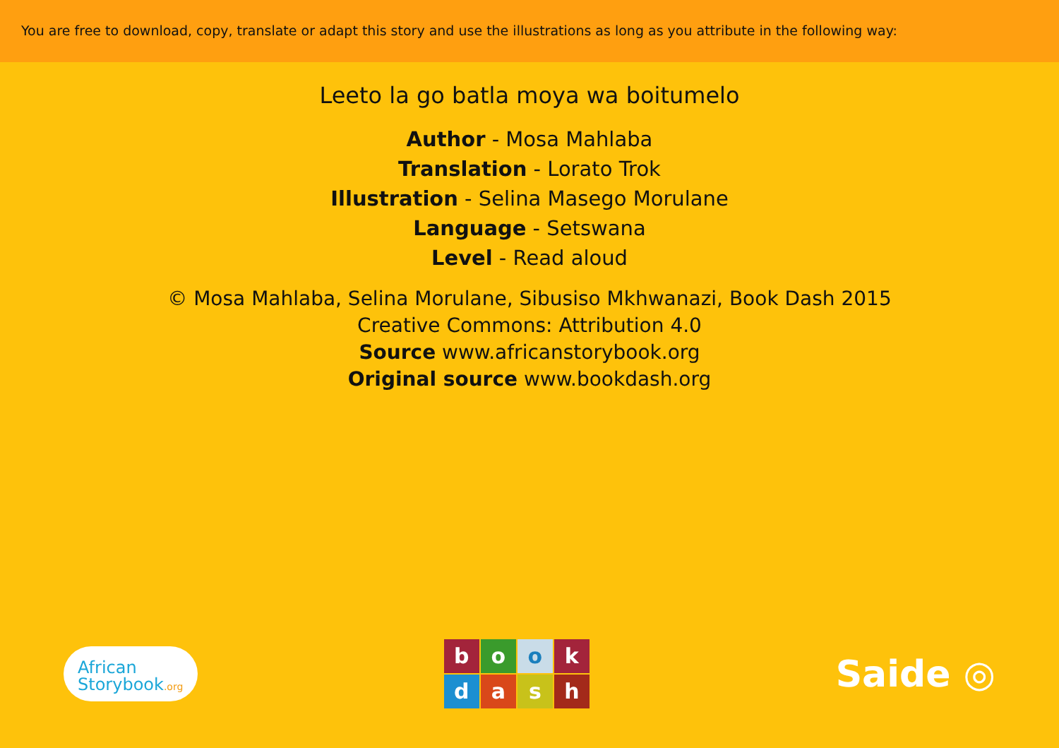You are free to download, copy, translate or adapt this story and use the illustrations as long as you attribute in the following way:
Leeto la go batla moya wa boitumelo
Author - Mosa Mahlaba
Translation - Lorato Trok
Illustration - Selina Masego Morulane
Language - Setswana
Level - Read aloud
© Mosa Mahlaba, Selina Morulane, Sibusiso Mkhwanazi, Book Dash 2015
Creative Commons: Attribution 4.0
Source www.africanstorybook.org
Original source www.bookdash.org
African
Storybook.org
book dash
Saide ◎